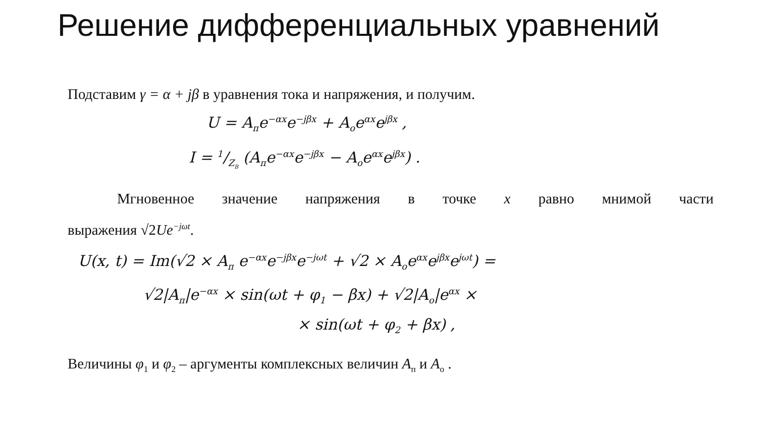Решение дифференциальных уравнений
Подставим γ = α + jβ в уравнения тока и напряжения, и получим.
U = A<sub>п</sub>e<sup>−αx</sup>e<sup>−jβx</sup> + A<sub>о</sub>e<sup>αx</sup>e<sup>jβx</sup> ,
I = 1/Z<sub>B</sub> (A<sub>п</sub>e<sup>−αx</sup>e<sup>−jβx</sup> − A<sub>о</sub>e<sup>αx</sup>e<sup>jβx</sup>) .
Мгновенное значение напряжения в точке x равно мнимой части
выражения √2Ue<sup>−jωt</sup>.
U(x, t) = Im(√2 × A<sub>п</sub> e<sup>−αx</sup>e<sup>−jβx</sup>e<sup>−jωt</sup> + √2 × A<sub>о</sub>e<sup>αx</sup>e<sup>jβx</sup>e<sup>jωt</sup>) =
√2|A<sub>п</sub>|e<sup>−αx</sup> × sin(ωt + φ<sub>1</sub> − βx) + √2|A<sub>о</sub>|e<sup>αx</sup> ×
× sin(ωt + φ<sub>2</sub> + βx) ,
Величины φ<sub>1</sub> и φ<sub>2</sub> – аргументы комплексных величин A<sub>п</sub> и A<sub>о</sub> .